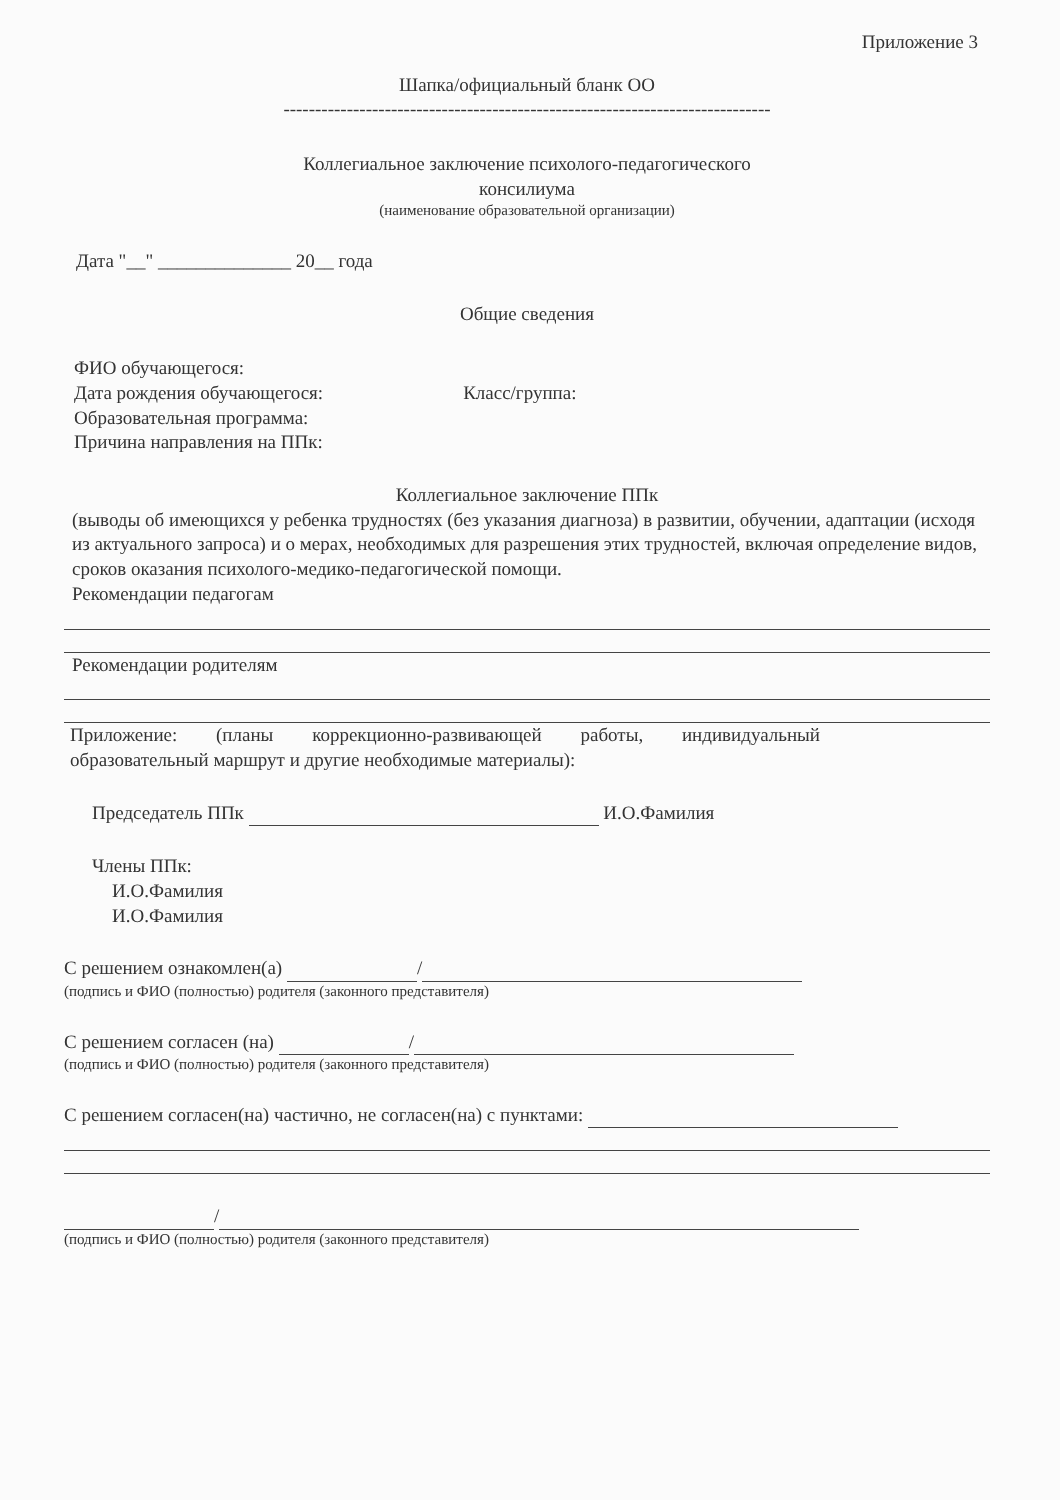Приложение 3
Шапка/официальный бланк ОО
-----------------------------------------------------------------------------
Коллегиальное заключение психолого-педагогического
консилиума
(наименование образовательной организации)
Дата "__" ______________ 20__ года
Общие сведения
ФИО обучающегося:
Дата рождения обучающегося: Класс/группа:
Образовательная программа:
Причина направления на ППк:
Коллегиальное заключение ППк
(выводы об имеющихся у ребенка трудностях (без указания диагноза) в развитии, обучении, адаптации (исходя из актуального запроса) и о мерах, необходимых для разрешения этих трудностей, включая определение видов, сроков оказания психолого-медико-педагогической помощи.
Рекомендации педагогам
Рекомендации родителям
Приложение: (планы коррекционно-развивающей работы, индивидуальный образовательный маршрут и другие необходимые материалы):
Председатель ППк И.О.Фамилия
Члены ППк:
И.О.Фамилия
И.О.Фамилия
С решением ознакомлен(а) /
(подпись и ФИО (полностью) родителя (законного представителя)
С решением согласен (на) /
(подпись и ФИО (полностью) родителя (законного представителя)
С решением согласен(на) частично, не согласен(на) с пунктами:
/
(подпись и ФИО (полностью) родителя (законного представителя)